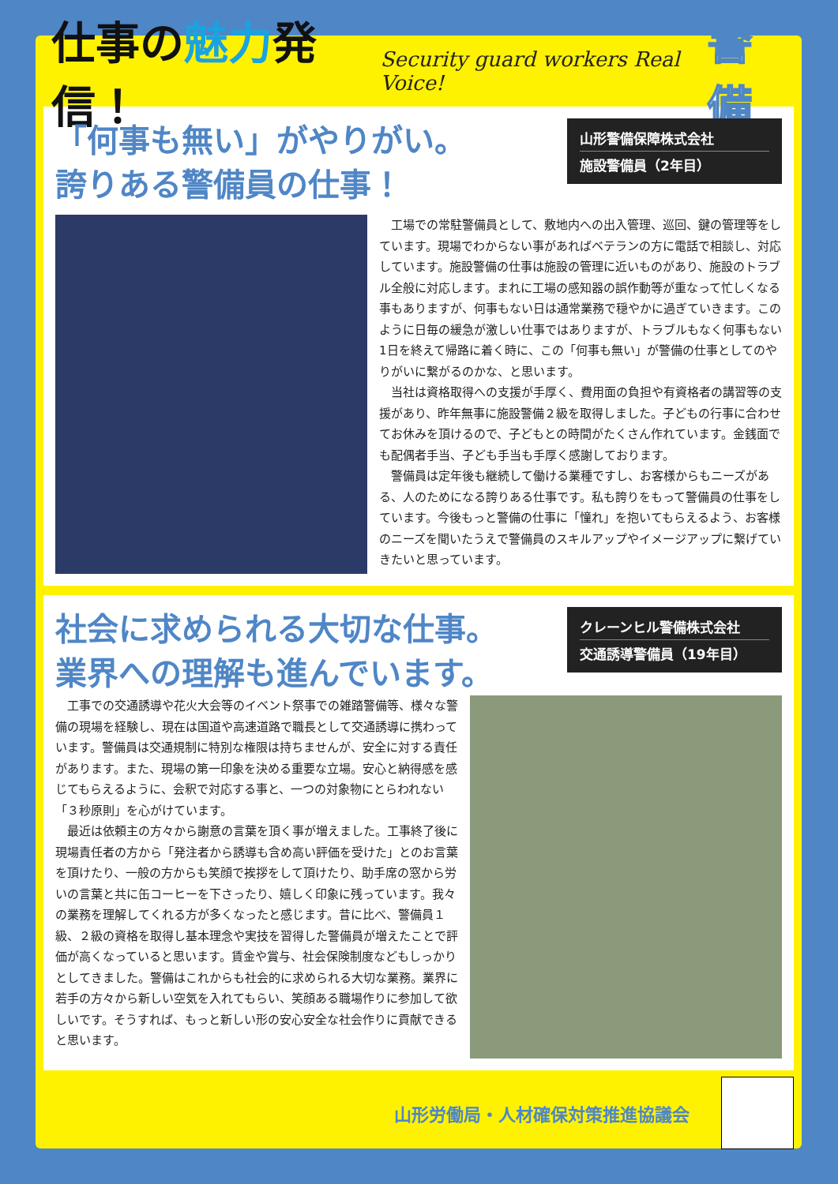仕事の魅力発信！
Security guard workers Real Voice!
警備
「何事も無い」がやりがい。
誇りある警備員の仕事！
山形警備保障株式会社
施設警備員（2年目）
工場での常駐警備員として、敷地内への出入管理、巡回、鍵の管理等をしています。現場でわからない事があればベテランの方に電話で相談し、対応しています。施設警備の仕事は施設の管理に近いものがあり、施設のトラブル全般に対応します。まれに工場の感知器の誤作動等が重なって忙しくなる事もありますが、何事もない日は通常業務で穏やかに過ぎていきます。このように日毎の緩急が激しい仕事ではありますが、トラブルもなく何事もない1日を終えて帰路に着く時に、この「何事も無い」が警備の仕事としてのやりがいに繋がるのかな、と思います。
当社は資格取得への支援が手厚く、費用面の負担や有資格者の講習等の支援があり、昨年無事に施設警備２級を取得しました。子どもの行事に合わせてお休みを頂けるので、子どもとの時間がたくさん作れています。金銭面でも配偶者手当、子ども手当も手厚く感謝しております。
警備員は定年後も継続して働ける業種ですし、お客様からもニーズがある、人のためになる誇りある仕事です。私も誇りをもって警備員の仕事をしています。今後もっと警備の仕事に「憧れ」を抱いてもらえるよう、お客様のニーズを聞いたうえで警備員のスキルアップやイメージアップに繋げていきたいと思っています。
社会に求められる大切な仕事。
業界への理解も進んでいます。
クレーンヒル警備株式会社
交通誘導警備員（19年目）
工事での交通誘導や花火大会等のイベント祭事での雑踏警備等、様々な警備の現場を経験し、現在は国道や高速道路で職長として交通誘導に携わっています。警備員は交通規制に特別な権限は持ちませんが、安全に対する責任があります。また、現場の第一印象を決める重要な立場。安心と納得感を感じてもらえるように、会釈で対応する事と、一つの対象物にとらわれない「３秒原則」を心がけています。
最近は依頼主の方々から謝意の言葉を頂く事が増えました。工事終了後に現場責任者の方から「発注者から誘導も含め高い評価を受けた」とのお言葉を頂けたり、一般の方からも笑顔で挨拶をして頂けたり、助手席の窓から労いの言葉と共に缶コーヒーを下さったり、嬉しく印象に残っています。我々の業務を理解してくれる方が多くなったと感じます。昔に比べ、警備員１級、２級の資格を取得し基本理念や実技を習得した警備員が増えたことで評価が高くなっていると思います。賃金や賞与、社会保険制度などもしっかりとしてきました。警備はこれからも社会的に求められる大切な業務。業界に若手の方々から新しい空気を入れてもらい、笑顔ある職場作りに参加して欲しいです。そうすれば、もっと新しい形の安心安全な社会作りに貢献できると思います。
山形労働局・人材確保対策推進協議会